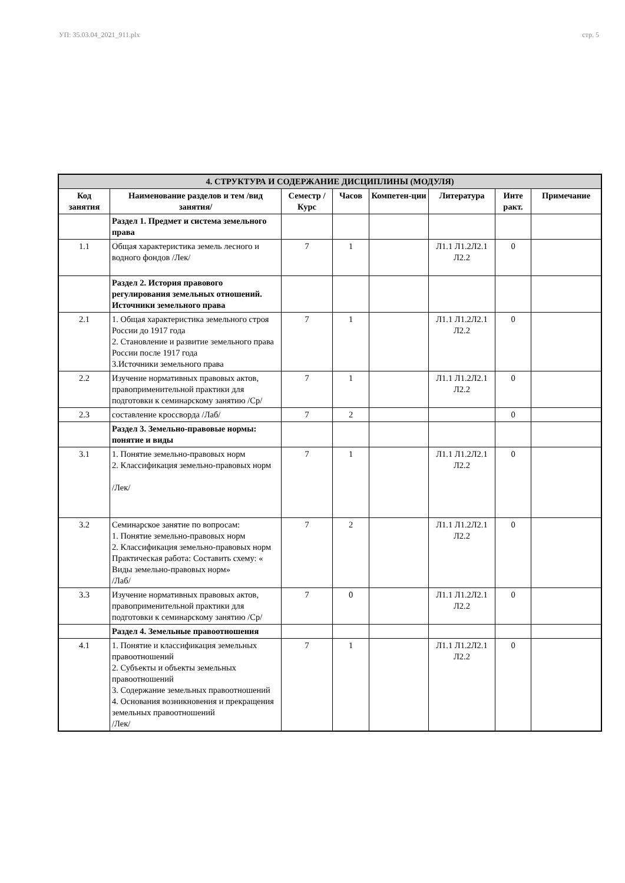УП: 35.03.04_2021_911.plx стр. 5
| 4. СТРУКТУРА И СОДЕРЖАНИЕ ДИСЦИПЛИНЫ (МОДУЛЯ) | | | | | | | |
| --- | --- | --- | --- | --- | --- | --- | --- |
| Код занятия | Наименование разделов и тем /вид занятия/ | Семестр / Курс | Часов | Компетен-ции | Литература | Инте ракт. | Примечание |
| | Раздел 1. Предмет и система земельного права | | | | | | |
| 1.1 | Общая характеристика земель лесного и водного фондов /Лек/ | 7 | 1 | | Л1.1 Л1.2Л2.1 Л2.2 | 0 | |
| | Раздел 2. История правового регулирования земельных отношений. Источники земельного права | | | | | | |
| 2.1 | 1. Общая характеристика земельного строя России до 1917 года 2. Становление и развитие земельного права России после 1917 года 3.Источники земельного права | 7 | 1 | | Л1.1 Л1.2Л2.1 Л2.2 | 0 | |
| 2.2 | Изучение нормативных правовых актов, правоприменительной практики для подготовки к семинарскому занятию /Ср/ | 7 | 1 | | Л1.1 Л1.2Л2.1 Л2.2 | 0 | |
| 2.3 | составление кроссворда /Лаб/ | 7 | 2 | | | 0 | |
| | Раздел 3. Земельно-правовые нормы: понятие и виды | | | | | | |
| 3.1 | 1. Понятие земельно-правовых норм 2. Классификация земельно-правовых норм /Лек/ | 7 | 1 | | Л1.1 Л1.2Л2.1 Л2.2 | 0 | |
| 3.2 | Семинарское занятие по вопросам: 1. Понятие земельно-правовых норм 2. Классификация земельно-правовых норм Практическая работа: Составить схему: « Виды земельно-правовых норм» /Лаб/ | 7 | 2 | | Л1.1 Л1.2Л2.1 Л2.2 | 0 | |
| 3.3 | Изучение нормативных правовых актов, правоприменительной практики для подготовки к семинарскому занятию /Ср/ | 7 | 0 | | Л1.1 Л1.2Л2.1 Л2.2 | 0 | |
| | Раздел 4. Земельные правоотношения | | | | | | |
| 4.1 | 1. Понятие и классификация земельных правоотношений 2. Субъекты и объекты земельных правоотношений 3. Содержание земельных правоотношений 4. Основания возникновения и прекращения земельных правоотношений /Лек/ | 7 | 1 | | Л1.1 Л1.2Л2.1 Л2.2 | 0 | |